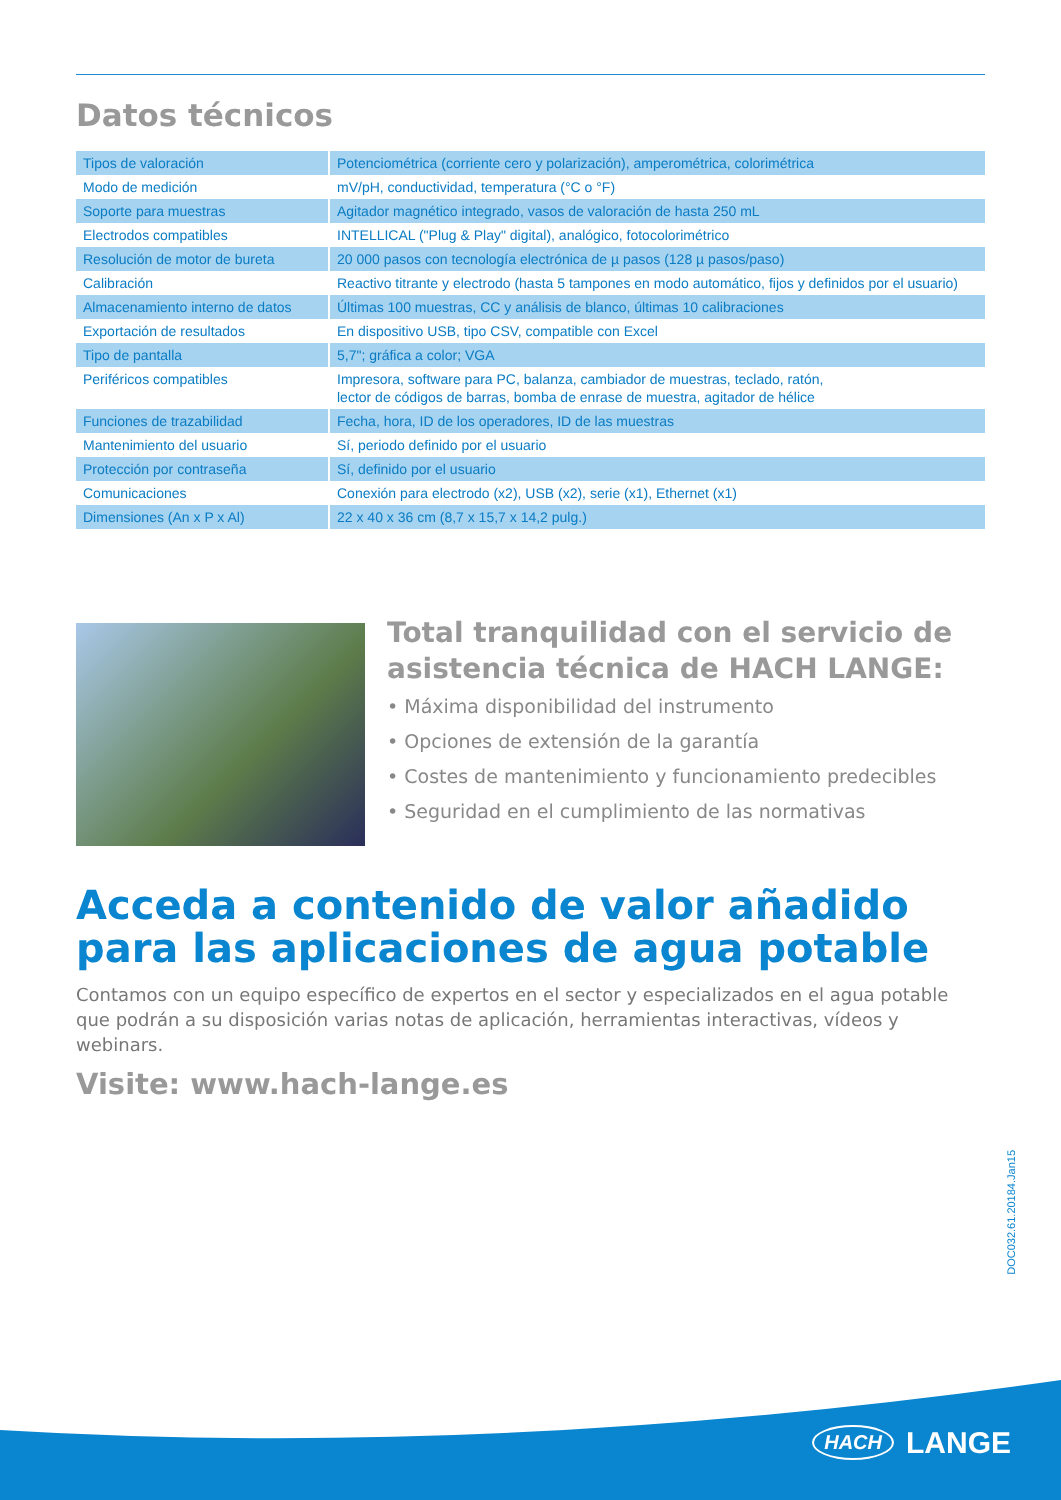Datos técnicos
| Tipos de valoración | Potenciométrica (corriente cero y polarización), amperométrica, colorimétrica |
| Modo de medición | mV/pH, conductividad, temperatura (°C o °F) |
| Soporte para muestras | Agitador magnético integrado, vasos de valoración de hasta 250 mL |
| Electrodos compatibles | INTELLICAL ("Plug & Play" digital), analógico, fotocolorimétrico |
| Resolución de motor de bureta | 20 000 pasos con tecnología electrónica de µ pasos (128 µ pasos/paso) |
| Calibración | Reactivo titrante y electrodo (hasta 5 tampones en modo automático, fijos y definidos por el usuario) |
| Almacenamiento interno de datos | Últimas 100 muestras, CC y análisis de blanco, últimas 10 calibraciones |
| Exportación de resultados | En dispositivo USB, tipo CSV, compatible con Excel |
| Tipo de pantalla | 5,7"; gráfica a color; VGA |
| Periféricos compatibles | Impresora, software para PC, balanza, cambiador de muestras, teclado, ratón, lector de códigos de barras, bomba de enrase de muestra, agitador de hélice |
| Funciones de trazabilidad | Fecha, hora, ID de los operadores, ID de las muestras |
| Mantenimiento del usuario | Sí, periodo definido por el usuario |
| Protección por contraseña | Sí, definido por el usuario |
| Comunicaciones | Conexión para electrodo (x2), USB (x2), serie (x1), Ethernet (x1) |
| Dimensiones (An x P x Al) | 22 x 40 x 36 cm (8,7 x 15,7 x 14,2 pulg.) |
Total tranquilidad con el servicio de asistencia técnica de HACH LANGE:
• Máxima disponibilidad del instrumento
• Opciones de extensión de la garantía
• Costes de mantenimiento y funcionamiento predecibles
• Seguridad en el cumplimiento de las normativas
Acceda a contenido de valor añadido para las aplicaciones de agua potable
Contamos con un equipo específico de expertos en el sector y especializados en el agua potable que podrán a su disposición varias notas de aplicación, herramientas interactivas, vídeos y webinars.
Visite: www.hach-lange.es
DOC032.61.20184.Jan15
HACH LANGE